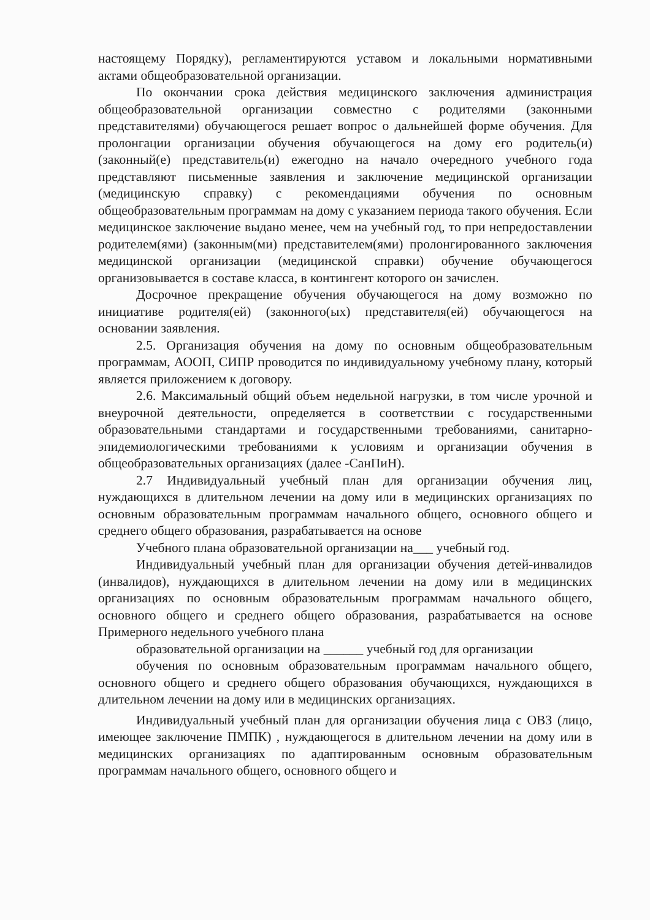настоящему Порядку), регламентируются уставом и локальными нормативными актами общеобразовательной организации.
По окончании срока действия медицинского заключения администрация общеобразовательной организации совместно с родителями (законными представителями) обучающегося решает вопрос о дальнейшей форме обучения. Для пролонгации организации обучения обучающегося на дому его родитель(и)(законный(е) представитель(и) ежегодно на начало очередного учебного года представляют письменные заявления и заключение медицинской организации (медицинскую справку) с рекомендациями обучения по основным общеобразовательным программам на дому с указанием периода такого обучения. Если медицинское заключение выдано менее, чем на учебный год, то при непредоставлении родителем(ями) (законным(ми) представителем(ями) пролонгированного заключения медицинской организации (медицинской справки) обучение обучающегося организовывается в составе класса, в контингент которого он зачислен.
Досрочное прекращение обучения обучающегося на дому возможно по инициативе родителя(ей) (законного(ых) представителя(ей) обучающегося на основании заявления.
2.5. Организация обучения на дому по основным общеобразовательным программам, АООП, СИПР проводится по индивидуальному учебному плану, который является приложением к договору.
2.6. Максимальный общий объем недельной нагрузки, в том числе урочной и внеурочной деятельности, определяется в соответствии с государственными образовательными стандартами и государственными требованиями, санитарно-эпидемиологическими требованиями к условиям и организации обучения в общеобразовательных организациях (далее -СанПиН).
2.7 Индивидуальный учебный план для организации обучения лиц, нуждающихся в длительном лечении на дому или в медицинских организациях по основным образовательным программам начального общего, основного общего и среднего общего образования, разрабатывается на основе
Учебного плана образовательной организации на___ учебный год.
Индивидуальный учебный план для организации обучения детей-инвалидов (инвалидов), нуждающихся в длительном лечении на дому или в медицинских организациях по основным образовательным программам начального общего, основного общего и среднего общего образования, разрабатывается на основе Примерного недельного учебного плана
образовательной организации на ______ учебный год для организации
обучения по основным образовательным программам начального общего, основного общего и среднего общего образования обучающихся, нуждающихся в длительном лечении на дому или в медицинских организациях.
Индивидуальный учебный план для организации обучения лица с ОВЗ (лицо, имеющее заключение ПМПК) , нуждающегося в длительном лечении на дому или в медицинских организациях по адаптированным основным образовательным программам начального общего, основного общего и